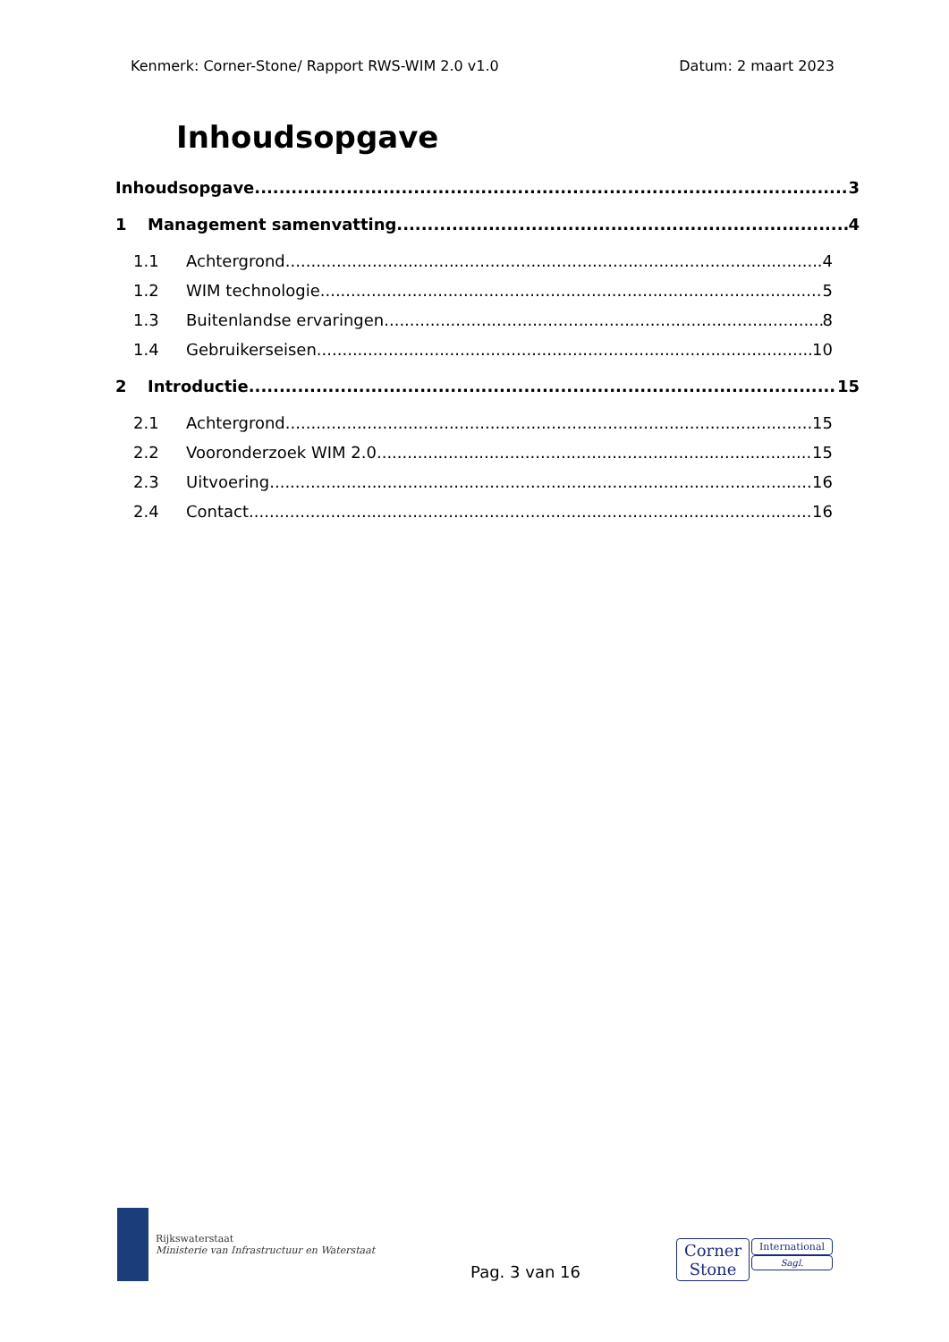Kenmerk: Corner-Stone/ Rapport RWS-WIM 2.0 v1.0 Datum: 2 maart 2023
Inhoudsopgave
Inhoudsopgave 3
1 Management samenvatting 4
1.1 Achtergrond 4
1.2 WIM technologie 5
1.3 Buitenlandse ervaringen 8
1.4 Gebruikerseisen 10
2 Introductie 15
2.1 Achtergrond 15
2.2 Vooronderzoek WIM 2.0 15
2.3 Uitvoering 16
2.4 Contact 16
Rijkswaterstaat
Ministerie van Infrastructuur en Waterstaat
Pag. 3 van 16
Corner
Stone
International
Sagl.